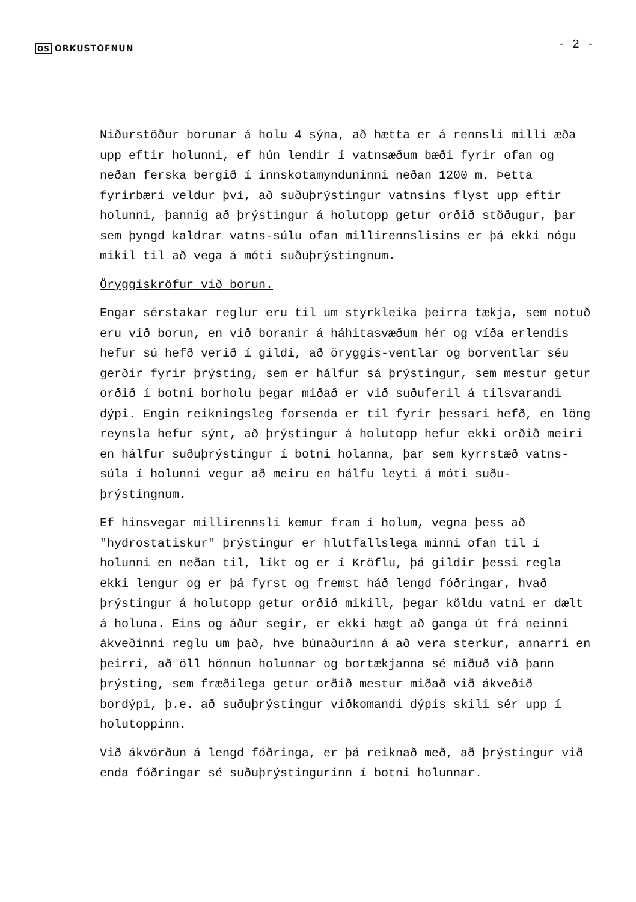OS ORKUSTOFNUN
- 2 -
Niðurstöður borunar á holu 4 sýna, að hætta er á rennsli milli æða upp eftir holunni, ef hún lendir í vatnsæðum bæði fyrir ofan og neðan ferska bergið í innskotamynduninni neðan 1200 m. Þetta fyrirbæri veldur því, að suðuþrýstingur vatnsins flyst upp eftir holunni, þannig að þrýstingur á holutopp getur orðið stöðugur, þar sem þyngd kaldrar vatns-súlu ofan millirennslisins er þá ekki nógu mikil til að vega á móti suðuþrýstingnum.
Öryggiskröfur við borun.
Engar sérstakar reglur eru til um styrkleika þeirra tækja, sem notuð eru við borun, en við boranir á háhitasvæðum hér og víða erlendis hefur sú hefð verið í gildi, að öryggis-ventlar og borventlar séu gerðir fyrir þrýsting, sem er hálfur sá þrýstingur, sem mestur getur orðið í botni borholu þegar miðað er við suðuferil á tilsvarandi dýpi. Engin reikningsleg forsenda er til fyrir þessari hefð, en löng reynsla hefur sýnt, að þrýstingur á holutopp hefur ekki orðið meiri en hálfur suðuþrýstingur í botni holanna, þar sem kyrrstæð vatns-súla í holunni vegur að meiru en hálfu leyti á móti suðu-þrýstingnum.
Ef hinsvegar millirennsli kemur fram í holum, vegna þess að "hydrostatiskur" þrýstingur er hlutfallslega minni ofan til í holunni en neðan til, líkt og er í Kröflu, þá gildir þessi regla ekki lengur og er þá fyrst og fremst háð lengd fóðringar, hvað þrýstingur á holutopp getur orðið mikill, þegar köldu vatni er dælt á holuna. Eins og áður segir, er ekki hægt að ganga út frá neinni ákveðinni reglu um það, hve búnaðurinn á að vera sterkur, annarri en þeirri, að öll hönnun holunnar og bortækjanna sé miðuð við þann þrýsting, sem fræðilega getur orðið mestur miðað við ákveðið bordýpi, þ.e. að suðuþrýstingur viðkomandi dýpis skili sér upp í holutoppinn.
Við ákvörðun á lengd fóðringa, er þá reiknað með, að þrýstingur við enda fóðringar sé suðuþrýstingurinn í botni holunnar.